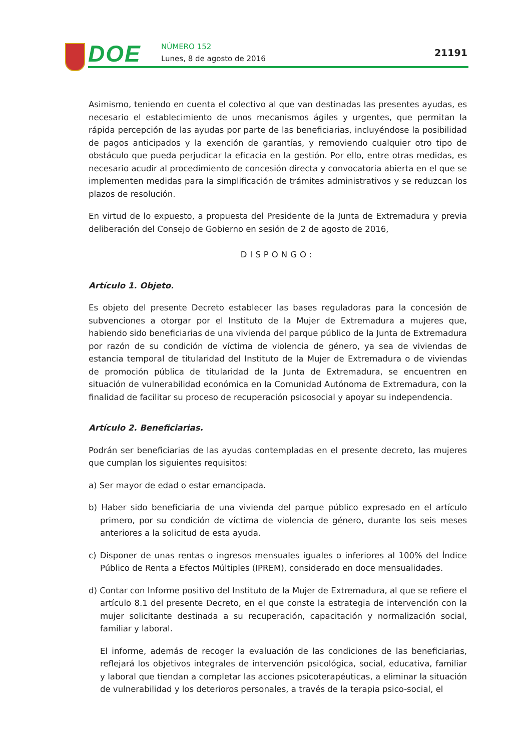DOE NÚMERO 152
Lunes, 8 de agosto de 2016
21191
Asimismo, teniendo en cuenta el colectivo al que van destinadas las presentes ayudas, es necesario el establecimiento de unos mecanismos ágiles y urgentes, que permitan la rápida percepción de las ayudas por parte de las beneficiarias, incluyéndose la posibilidad de pagos anticipados y la exención de garantías, y removiendo cualquier otro tipo de obstáculo que pueda perjudicar la eficacia en la gestión. Por ello, entre otras medidas, es necesario acudir al procedimiento de concesión directa y convocatoria abierta en el que se implementen medidas para la simplificación de trámites administrativos y se reduzcan los plazos de resolución.
En virtud de lo expuesto, a propuesta del Presidente de la Junta de Extremadura y previa deliberación del Consejo de Gobierno en sesión de 2 de agosto de 2016,
DISPONGO:
Artículo 1. Objeto.
Es objeto del presente Decreto establecer las bases reguladoras para la concesión de subvenciones a otorgar por el Instituto de la Mujer de Extremadura a mujeres que, habiendo sido beneficiarias de una vivienda del parque público de la Junta de Extremadura por razón de su condición de víctima de violencia de género, ya sea de viviendas de estancia temporal de titularidad del Instituto de la Mujer de Extremadura o de viviendas de promoción pública de titularidad de la Junta de Extremadura, se encuentren en situación de vulnerabilidad económica en la Comunidad Autónoma de Extremadura, con la finalidad de facilitar su proceso de recuperación psicosocial y apoyar su independencia.
Artículo 2. Beneficiarias.
Podrán ser beneficiarias de las ayudas contempladas en el presente decreto, las mujeres que cumplan los siguientes requisitos:
a) Ser mayor de edad o estar emancipada.
b) Haber sido beneficiaria de una vivienda del parque público expresado en el artículo primero, por su condición de víctima de violencia de género, durante los seis meses anteriores a la solicitud de esta ayuda.
c) Disponer de unas rentas o ingresos mensuales iguales o inferiores al 100% del Índice Público de Renta a Efectos Múltiples (IPREM), considerado en doce mensualidades.
d) Contar con Informe positivo del Instituto de la Mujer de Extremadura, al que se refiere el artículo 8.1 del presente Decreto, en el que conste la estrategia de intervención con la mujer solicitante destinada a su recuperación, capacitación y normalización social, familiar y laboral.
El informe, además de recoger la evaluación de las condiciones de las beneficiarias, reflejará los objetivos integrales de intervención psicológica, social, educativa, familiar y laboral que tiendan a completar las acciones psicoterapéuticas, a eliminar la situación de vulnerabilidad y los deterioros personales, a través de la terapia psico-social, el